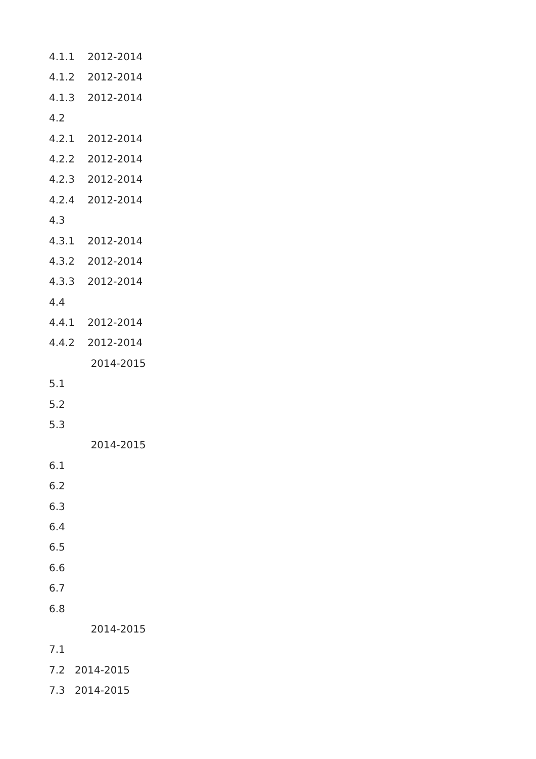4.1.1 2012-2014
4.1.2 2012-2014
4.1.3 2012-2014
4.2
4.2.1 2012-2014
4.2.2 2012-2014
4.2.3 2012-2014
4.2.4 2012-2014
4.3
4.3.1 2012-2014
4.3.2 2012-2014
4.3.3 2012-2014
4.4
4.4.1 2012-2014
4.4.2 2012-2014
2014-2015
5.1
5.2
5.3
2014-2015
6.1
6.2
6.3
6.4
6.5
6.6
6.7
6.8
2014-2015
7.1
7.2 2014-2015
7.3 2014-2015